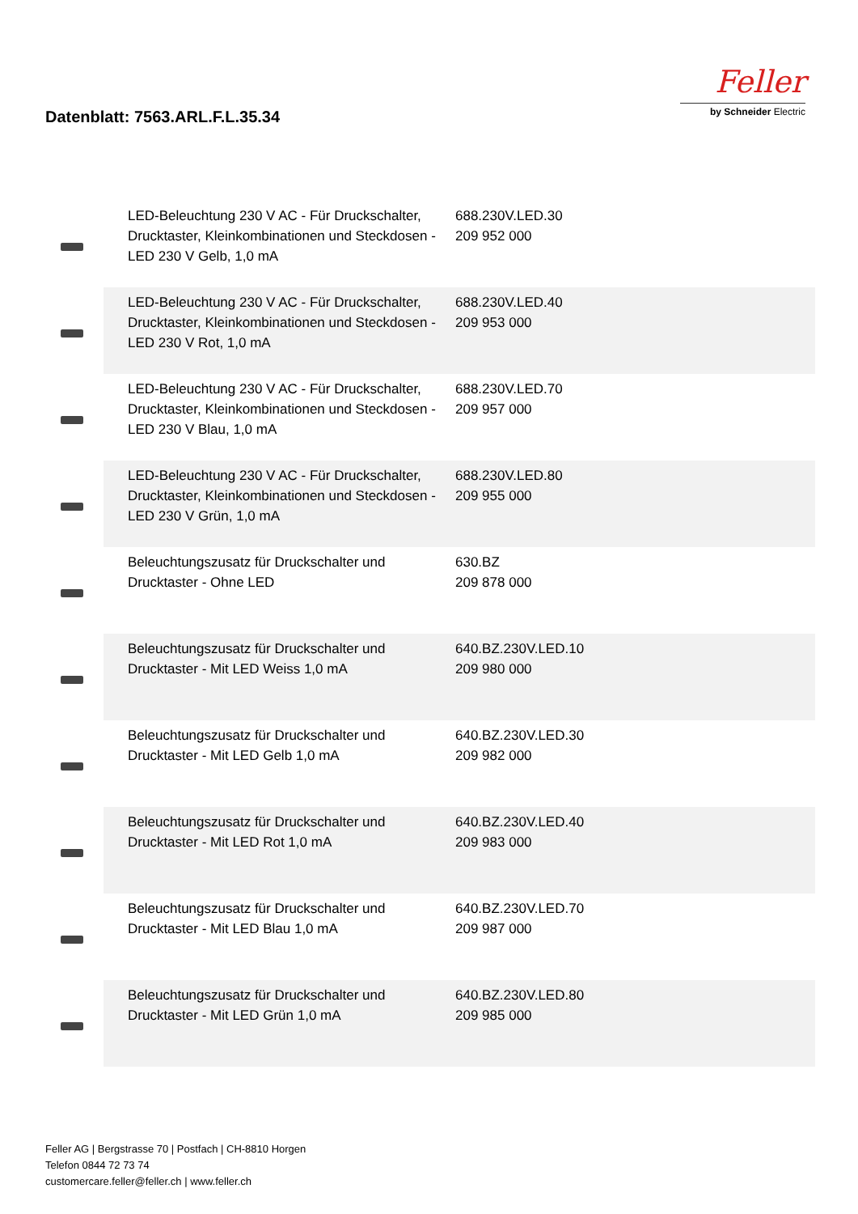Datenblatt: 7563.ARL.F.L.35.34
Feller
by Schneider Electric
| | LED-Beleuchtung 230 V AC - Für Druckschalter, Drucktaster, Kleinkombinationen und Steckdosen - LED 230 V Gelb, 1,0 mA | 688.230V.LED.30 209 952 000 |
| | LED-Beleuchtung 230 V AC - Für Druckschalter, Drucktaster, Kleinkombinationen und Steckdosen - LED 230 V Rot, 1,0 mA | 688.230V.LED.40 209 953 000 |
| | LED-Beleuchtung 230 V AC - Für Druckschalter, Drucktaster, Kleinkombinationen und Steckdosen - LED 230 V Blau, 1,0 mA | 688.230V.LED.70 209 957 000 |
| | LED-Beleuchtung 230 V AC - Für Druckschalter, Drucktaster, Kleinkombinationen und Steckdosen - LED 230 V Grün, 1,0 mA | 688.230V.LED.80 209 955 000 |
| | Beleuchtungszusatz für Druckschalter und Drucktaster - Ohne LED | 630.BZ 209 878 000 |
| | Beleuchtungszusatz für Druckschalter und Drucktaster - Mit LED Weiss 1,0 mA | 640.BZ.230V.LED.10 209 980 000 |
| | Beleuchtungszusatz für Druckschalter und Drucktaster - Mit LED Gelb 1,0 mA | 640.BZ.230V.LED.30 209 982 000 |
| | Beleuchtungszusatz für Druckschalter und Drucktaster - Mit LED Rot 1,0 mA | 640.BZ.230V.LED.40 209 983 000 |
| | Beleuchtungszusatz für Druckschalter und Drucktaster - Mit LED Blau 1,0 mA | 640.BZ.230V.LED.70 209 987 000 |
| | Beleuchtungszusatz für Druckschalter und Drucktaster - Mit LED Grün 1,0 mA | 640.BZ.230V.LED.80 209 985 000 |
Feller AG | Bergstrasse 70 | Postfach | CH-8810 Horgen
Telefon 0844 72 73 74
customercare.feller@feller.ch | www.feller.ch